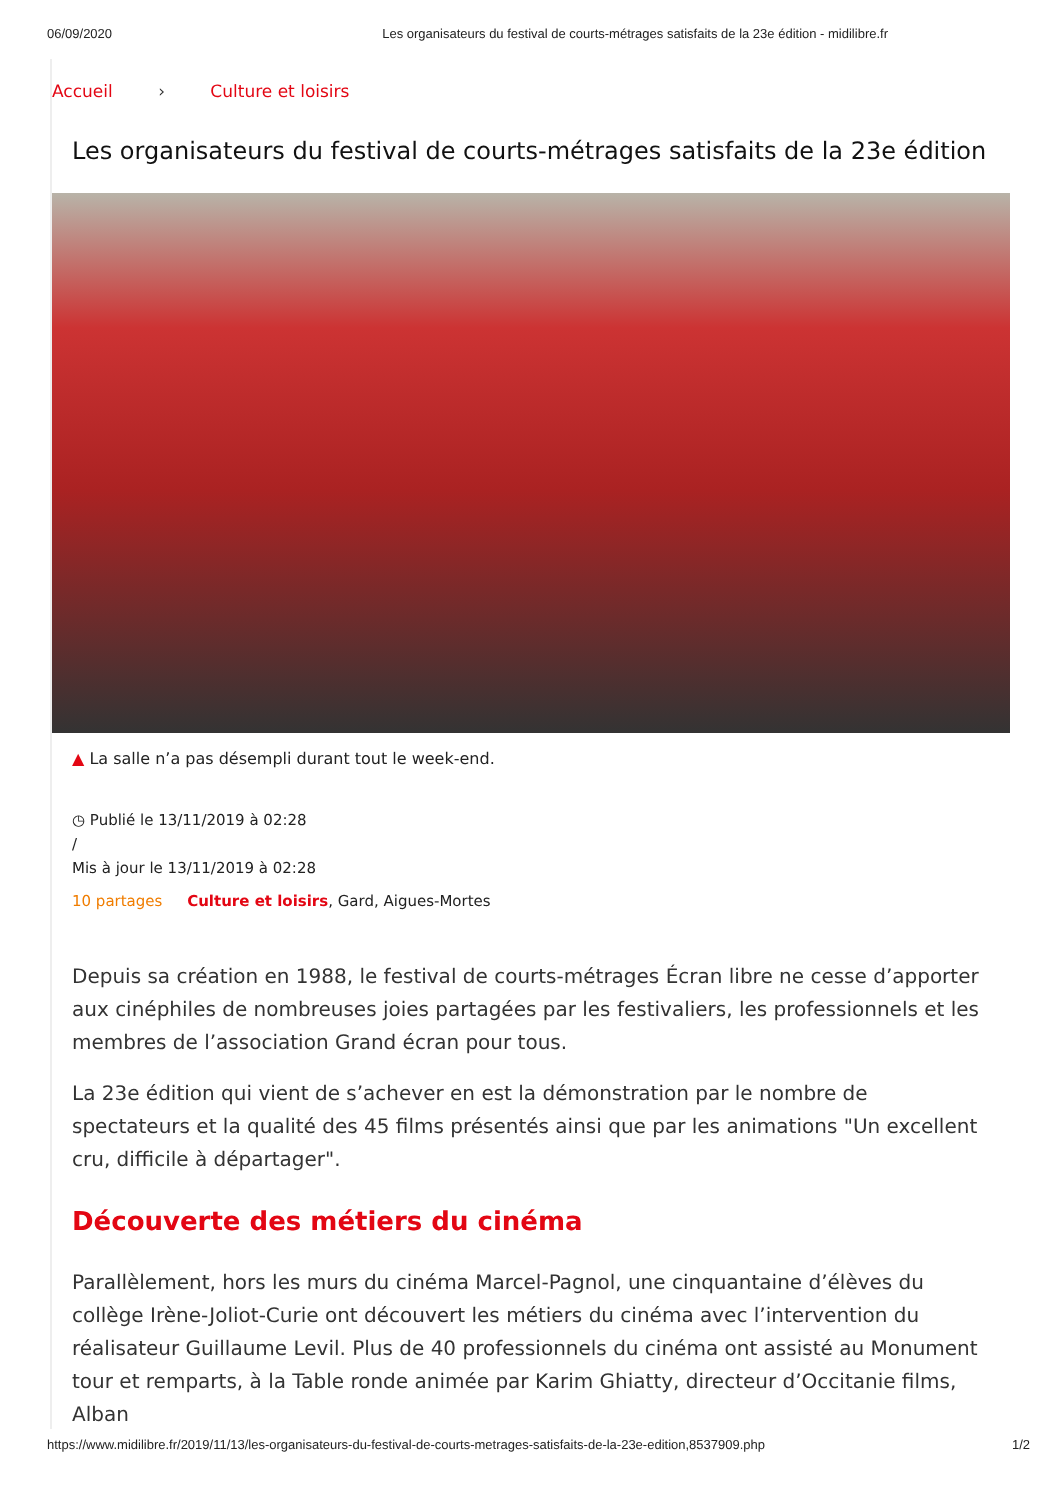06/09/2020 Les organisateurs du festival de courts-métrages satisfaits de la 23e édition - midilibre.fr
Accueil › Culture et loisirs
Les organisateurs du festival de courts-métrages satisfaits de la 23e édition
▲ La salle n’a pas désempli durant tout le week-end.
◷ Publié le 13/11/2019 à 02:28
/
Mis à jour le 13/11/2019 à 02:28
10 partages Culture et loisirs, Gard, Aigues-Mortes
Depuis sa création en 1988, le festival de courts-métrages Écran libre ne cesse d’apporter aux cinéphiles de nombreuses joies partagées par les festivaliers, les professionnels et les membres de l’association Grand écran pour tous.
La 23e édition qui vient de s’achever en est la démonstration par le nombre de spectateurs et la qualité des 45 films présentés ainsi que par les animations "Un excellent cru, difficile à départager".
Découverte des métiers du cinéma
Parallèlement, hors les murs du cinéma Marcel-Pagnol, une cinquantaine d’élèves du collège Irène-Joliot-Curie ont découvert les métiers du cinéma avec l’intervention du réalisateur Guillaume Levil. Plus de 40 professionnels du cinéma ont assisté au Monument tour et remparts, à la Table ronde animée par Karim Ghiatty, directeur d’Occitanie films, Alban
https://www.midilibre.fr/2019/11/13/les-organisateurs-du-festival-de-courts-metrages-satisfaits-de-la-23e-edition,8537909.php 1/2